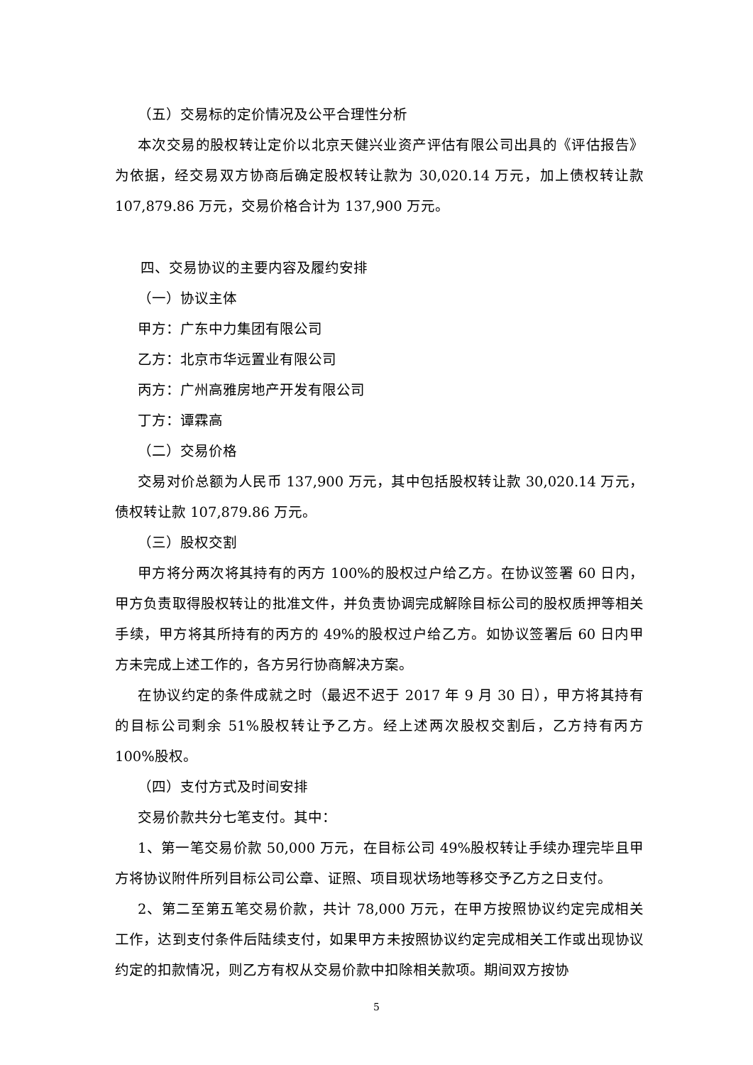（五）交易标的定价情况及公平合理性分析
本次交易的股权转让定价以北京天健兴业资产评估有限公司出具的《评估报告》为依据，经交易双方协商后确定股权转让款为 30,020.14 万元，加上债权转让款 107,879.86 万元，交易价格合计为 137,900 万元。
四、交易协议的主要内容及履约安排
（一）协议主体
甲方：广东中力集团有限公司
乙方：北京市华远置业有限公司
丙方：广州高雅房地产开发有限公司
丁方：谭霖高
（二）交易价格
交易对价总额为人民币 137,900 万元，其中包括股权转让款 30,020.14 万元，债权转让款 107,879.86 万元。
（三）股权交割
甲方将分两次将其持有的丙方 100%的股权过户给乙方。在协议签署 60 日内，甲方负责取得股权转让的批准文件，并负责协调完成解除目标公司的股权质押等相关手续，甲方将其所持有的丙方的 49%的股权过户给乙方。如协议签署后 60 日内甲方未完成上述工作的，各方另行协商解决方案。
在协议约定的条件成就之时（最迟不迟于 2017 年 9 月 30 日），甲方将其持有的目标公司剩余 51%股权转让予乙方。经上述两次股权交割后，乙方持有丙方 100%股权。
（四）支付方式及时间安排
交易价款共分七笔支付。其中：
1、第一笔交易价款 50,000 万元，在目标公司 49%股权转让手续办理完毕且甲方将协议附件所列目标公司公章、证照、项目现状场地等移交予乙方之日支付。
2、第二至第五笔交易价款，共计 78,000 万元，在甲方按照协议约定完成相关工作，达到支付条件后陆续支付，如果甲方未按照协议约定完成相关工作或出现协议约定的扣款情况，则乙方有权从交易价款中扣除相关款项。期间双方按协
5